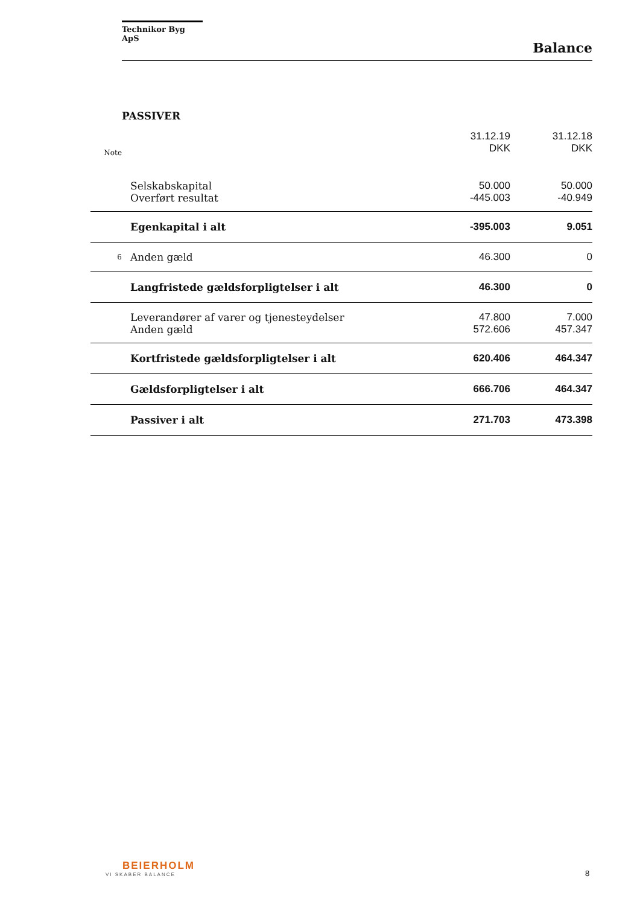Technikor Byg ApS
Balance
PASSIVER
| Note | | 31.12.19 DKK | 31.12.18 DKK |
| --- | --- | --- | --- |
| | Selskabskapital | 50.000 | 50.000 |
| | Overført resultat | -445.003 | -40.949 |
| | Egenkapital i alt | -395.003 | 9.051 |
| 6 | Anden gæld | 46.300 | 0 |
| | Langfristede gældsforpligtelser i alt | 46.300 | 0 |
| | Leverandører af varer og tjenesteydelser | 47.800 | 7.000 |
| | Anden gæld | 572.606 | 457.347 |
| | Kortfristede gældsforpligtelser i alt | 620.406 | 464.347 |
| | Gældsforpligtelser i alt | 666.706 | 464.347 |
| | Passiver i alt | 271.703 | 473.398 |
BEIERHOLM
VI SKABER BALANCE
8